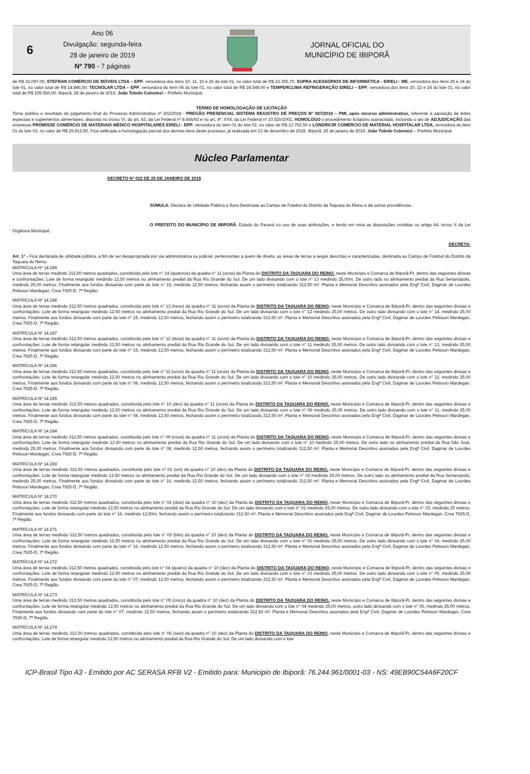6
Ano 06
Divulgação: segunda-feira
28 de janeiro de 2019
Nº 790 - 7 páginas
JORNAL OFICIAL DO
MUNICÍPIO DE IBIPORÃ
de R$ 32.097,00; STEFRAN COMÉRCIO DE MÓVEIS LTDA – EPP, vencedora dos itens 10, 11, 16 e 26 do lote 01, no valor total de R$ 33.355,70; SUPRA ACESSÓRIOS DE INFORMÁTICA - EIRELI - ME, vencedora dos itens 25 e 34 do lote 01, no valor total de R$ 14.846,50; TECNOLAR LTDA – EPP, vencedora do item 04 do lote 01, no valor total de R$ 28.548,00 e TEMPERCLIMA REFRIGERAÇÃO EIRELI – EPP, vencedora dos itens 20, 22 e 24 do lote 01, no valor total de R$ 105.660,00. Ibiporã, 28 de janeiro de 2019. João Toledo Coloniezi – Prefeito Municipal.
TERMO DE HOMOLOGAÇÃO DE LICITAÇÃO
Torno público o resultado do julgamento final do Processo Administrativo nº 202/2018 - PREGÃO PRESENCIAL SISTEMA REGISTRO DE PREÇOS Nº 087/2018 – PMI, após recurso administrativo, referente à aquisição de leites especiais e suplementos alimentares, disposto no inciso VI, do art. 43, da Lei Federal nº 8.666/93 e no art. 4º, XXII, da Lei Federal nº 10.520/2001, HOMOLOGO o procedimento licitatório supracitado, incluindo o ato de ADJUDICAÇÃO das empresas PROMISSE COMÉRCIO DE MATERIAIS MÉDICO HOSPITALARES EIRELI - EPP, vencedora do item 01 do lote 02, no valor de R$ 13.762,50 e LONDRICIR COMÉRCIO DE MATERIAL HOSPITALAR LTDA, vencedora do item 01 do lote 03, no valor de R$ 29.812,50. Fica ratificada a homologação parcial dos demais itens deste processo, já realizada em 13 de dezembro de 2018. Ibiporã, 25 de janeiro de 2019. João Toledo Coloniezi – Prefeito Municipal.
Núcleo Parlamentar
DECRETO Nº 022 DE 25 DE JANEIRO DE 2019
SÚMULA: Declara de Utilidade Pública a Área Destinada ao Campo de Futebol do Distrito da Taquara do Reino e dá outras providências.
O PREFEITO DO MUNICÍPIO DE IBIPORÃ, Estado do Paraná no uso de suas atribuições, e tendo em vista as disposições contidas no artigo 64, inciso X da Lei Orgânica Municipal,
DECRETA:
Art. 1° - Fica declarada de utilidade pública, a fim de ser desapropriada por via administrativa ou judicial, pertencentes a quem de direito, as áreas de terras a seguir descritas e caracterizadas, destinada ao Campo de Futebol do Distrito da Taquara do Reino:
MATRÍCULA Nº 14.289
Uma área de terras medindo 312,50 metros quadrados, constituída pelo lote n° 14 (quatorze) da quadra n° 11 (onze) da Planta do DISTRITO DA TAQUARA DO REINO, neste Município e Comarca de Ibiporã-Pr, dentro das seguintes divisas e confrontações: Lote de forma retangular medindo 12,50 metros no alinhamento predial da Rua Rio Grande do Sul. De um lado divisando com o lote n° 13 medindo 25,00m. De outro lado no alinhamento predial da Rua Sertanópolis, medindo 25,00 metros. Finalmente aos fundos divisando com parte do lote n° 15, medindo 12,50 metros, fechando assim o perímetro totalizando 312,50 m². Planta e Memorial Descritivo assinados pela Engª Civil, Dagmar de Lourdes Pelisson Mardegan, Crea 7925-D, 7ª Região.
MATRÍCULA Nº 14.288
Uma área de terras medindo 312,50 metros quadrados, constituída pelo lote n° 13 (treze) da quadra n° 11 (onze) da Planta do DISTRITO DA TAQUARA DO REINO, neste Município e Comarca de Ibiporã-Pr, dentro das seguintes divisas e confrontações: Lote de forma retangular medindo 12,50 metros no alinhamento predial da Rua Rio Grande do Sul. De um lado divisando com o lote n° 12 medindo 25,00 metros. De outro lado divisando com o lote n° 14, medindo 25,00 metros. Finalmente aos fundos divisando com parte do lote n° 15, medindo 12,50 metros, fechando assim o perímetro totalizando 312,50 m². Planta e Memorial Descritivo assinados pela Engª Civil, Dagmar de Lourdes Pelisson Mardegan, Crea 7925-D, 7ª Região.
MATRÍCULA Nº 14.287
Uma área de terras medindo 312,50 metros quadrados, constituída pelo lote n° 12 (doze) da quadra n° 11 (onze) da Planta do DISTRITO DA TAQUARA DO REINO, neste Município e Comarca de Ibiporã-Pr, dentro das seguintes divisas e confrontações: Lote de forma retangular medindo 12,50 metros no alinhamento predial da Rua Rio Grande do Sul. De um lado divisando com o lote n° 11 medindo 25,00 metros. De outro lado divisando com o lote n° 13, medindo 25,00 metros. Finalmente aos fundos divisando com parte do lote n° 15, medindo 12,50 metros, fechando assim o perímetro totalizando 312,50 m². Planta e Memorial Descritivo assinados pela Engª Civil, Dagmar de Lourdes Pelisson Mardegan, Crea 7925-D, 7ª Região.
MATRÍCULA Nº 14.286
Uma área de terras medindo 312,50 metros quadrados, constituída pelo lote n° 11 (onze) da quadra n° 11 (onze) da Planta do DISTRITO DA TAQUARA DO REINO, neste Município e Comarca de Ibiporã-Pr, dentro das seguintes divisas e confrontações: Lote de forma retangular medindo 12,50 metros no alinhamento predial da Rua Rio Grande do Sul. De um lado divisando com o lote n° 10 medindo 25,00 metros. De outro lado divisando com o lote n° 12, medindo 25,00 metros. Finalmente aos fundos divisando com parte do lote n° 08, medindo 12,50 metros, fechando assim o perímetro totalizando 312,50 m². Planta e Memorial Descritivo assinados pela Engª Civil, Dagmar de Lourdes Pelisson Mardegan, Crea 7925-D, 7ª Região.
MATRÍCULA Nº 14.285
Uma área de terras medindo 312,50 metros quadrados, constituída pelo lote n° 10 (dez) da quadra n° 11 (onze) da Planta do DISTRITO DA TAQUARA DO REINO, neste Município e Comarca de Ibiporã-Pr, dentro das seguintes divisas e confrontações: Lote de forma retangular medindo 12,50 metros no alinhamento predial da Rua Rio Grande do Sul. De um lado divisando com o lote n° 09 medindo 25,00 metros. De outro lado divisando com o lote n° 11, medindo 25,00 metros. Finalmente aos fundos divisando com parte do lote n° 08, medindo 12,50 metros, fechando assim o perímetro totalizando 312,50 m². Planta e Memorial Descritivo assinados pela Engª Civil, Dagmar de Lourdes Pelisson Mardegan, Crea 7925-D, 7ª Região.
MATRÍCULA Nº 14.284
Uma área de terras medindo 312,50 metros quadrados, constituída pelo lote n° 09 (nove) da quadra n° 11 (onze) da Planta do DISTRITO DA TAQUARA DO REINO, neste Município e Comarca de Ibiporã-Pr, dentro das seguintes divisas e confrontações: Lote de forma retangular medindo 12,50 metros no alinhamento predial da Rua Rio Grande do Sul. De um lado divisando com o lote n° 10 medindo 25,00 metros. De outro lado no alinhamento predial da Rua São José, medindo 25,00 metros. Finalmente aos fundos divisando com parte do lote n° 08, medindo 12,50 metros, fechando assim o perímetro totalizando 312,50 m². Planta e Memorial Descritivo assinados pela Engª Civil, Dagmar de Lourdes Pelisson Mardegan, Crea 7925-D, 7ª Região.
MATRÍCULA Nº 14.269
Uma área de terras medindo 312,50 metros quadrados, constituída pelo lote n° 01 (um) da quadra n° 10 (dez) da Planta do DISTRITO DA TAQUARA DO REINO, neste Município e Comarca de Ibiporã-Pr, dentro das seguintes divisas e confrontações: Lote de forma retangular medindo 12,50 metros no alinhamento predial da Rua Rio Grande do Sul. De um lado divisando com o lote n° 02 medindo 25,00 metros. De outro lado no alinhamento predial da Rua Sertanópolis, medindo 25,00 metros. Finalmente aos fundos divisando com parte do lote n° 16, medindo 12,50 metros, fechando assim o perímetro totalizando 312,50 m². Planta e Memorial Descritivo assinados pela Engª Civil, Dagmar de Lourdes Pelisson Mardegan, Crea 7925-D, 7ª Região.
MATRÍCULA Nº 14.270
Uma área de terras medindo 312,50 metros quadrados, constituída pelo lote n° 02 (dois) da quadra n° 10 (dez) da Planta do DISTRITO DA TAQUARA DO REINO, neste Município e Comarca de Ibiporã-Pr, dentro das seguintes divisas e confrontações: Lote de forma retangular medindo 12,50 metros no alinhamento predial da Rua Rio Grande do Sul. De um lado divisando com o lote n° 01 medindo 25,00 metros. De outro lado divisando com o lote n° 03, medindo 25 metros. Finalmente aos fundos divisando com parte do lote n° 16, medindo 12,50m, fechando assim o perímetro totalizando 312,50 m². Planta e Memorial Descritivo assinados pela Engª Civil, Dagmar de Lourdes Pelisson Mardegan, Crea 7925-D, 7ª Região.
MATRÍCULA Nº 14.271
Uma área de terras medindo 312,50 metros quadrados, constituída pelo lote n° 03 (três) da quadra n° 10 (dez) da Planta do DISTRITO DA TAQUARA DO REINO, neste Município e Comarca de Ibiporã-Pr, dentro das seguintes divisas e confrontações: Lote de forma retangular medindo 12,50 metros no alinhamento predial da Rua Rio Grande do Sul. De um lado divisando com o lote n° 02 medindo 25,00 metros. De outro lado divisando com o lote n° 04, medindo 25,00 metros. Finalmente aos fundos divisando com parte do lote n° 16, medindo 12,50 metros, fechando assim o perímetro totalizando 312,50 m². Planta e Memorial Descritivo assinados pela Engª Civil, Dagmar de Lourdes Pelisson Mardegan, Crea 7925-D, 7ª Região.
MATRÍCULA Nº 14.272
Uma área de terras medindo 312,50 metros quadrados, constituída pelo lote n° 04 (quatro) da quadra n° 10 (dez) da Planta do DISTRITO DA TAQUARA DO REINO, neste Município e Comarca de Ibiporã-Pr, dentro das seguintes divisas e confrontações: Lote de forma retangular medindo 12,50 metros no alinhamento predial da Rua Rio Grande do Sul. De um lado divisando com o lote n° 03 medindo 25,00 metros. De outro lado divisando com o lote n° 05, medindo 25,00 metros. Finalmente aos fundos divisando com parte do lote n° 07, medindo 12,50 metros, fechando assim o perímetro totalizando 312,50 m². Planta e Memorial Descritivo assinados pela Engª Civil, Dagmar de Lourdes Pelisson Mardegan, Crea 7925-D, 7ª Região.
MATRÍCULA Nº 14.273
Uma área de terras medindo 312,50 metros quadrados, constituída pelo lote n° 05 (cinco) da quadra n° 10 (dez) da Planta do DISTRITO DA TAQUARA DO REINO, neste Município e Comarca de Ibiporã-Pr, dentro das seguintes divisas e confrontações: Lote de forma retangular medindo 12,50 metros no alinhamento predial da Rua Rio Grande do Sul. De um lado divisando com o lote n° 04 medindo 25,00 metros. outro lado divisando com o lote n° 06, medindo 25,00 metros. Finalmente aos fundos divisando com parte do lote n° 07, medindo 12,50 metros, fechando assim o perímetro totalizando 312,50 m². Planta e Memorial Descritivo assinados pela Engª Civil, Dagmar de Lourdes Pelisson Mardegan, Crea 7925-D, 7ª Região.
MATRÍCULA Nº 14.274
Uma área de terras medindo 312,50 metros quadrados, constituída pelo lote n° 06 (seis) da quadra n° 10 (dez) da Planta do DISTRITO DA TAQUARA DO REINO, neste Município e Comarca de Ibiporã-Pr, dentro das seguintes divisas e confrontações: Lote de forma retangular medindo 12,50 metros no alinhamento predial da Rua Rio Grande do Sul. De um lado divisando com o lote
ICP-Brasil Tipo A3 - Emitido por AC SERASA RFB V2 - Emitido para: Municipio de Ibiporã: 76.244.961/0001-03 - NS: 49EB90C54A6F20CF